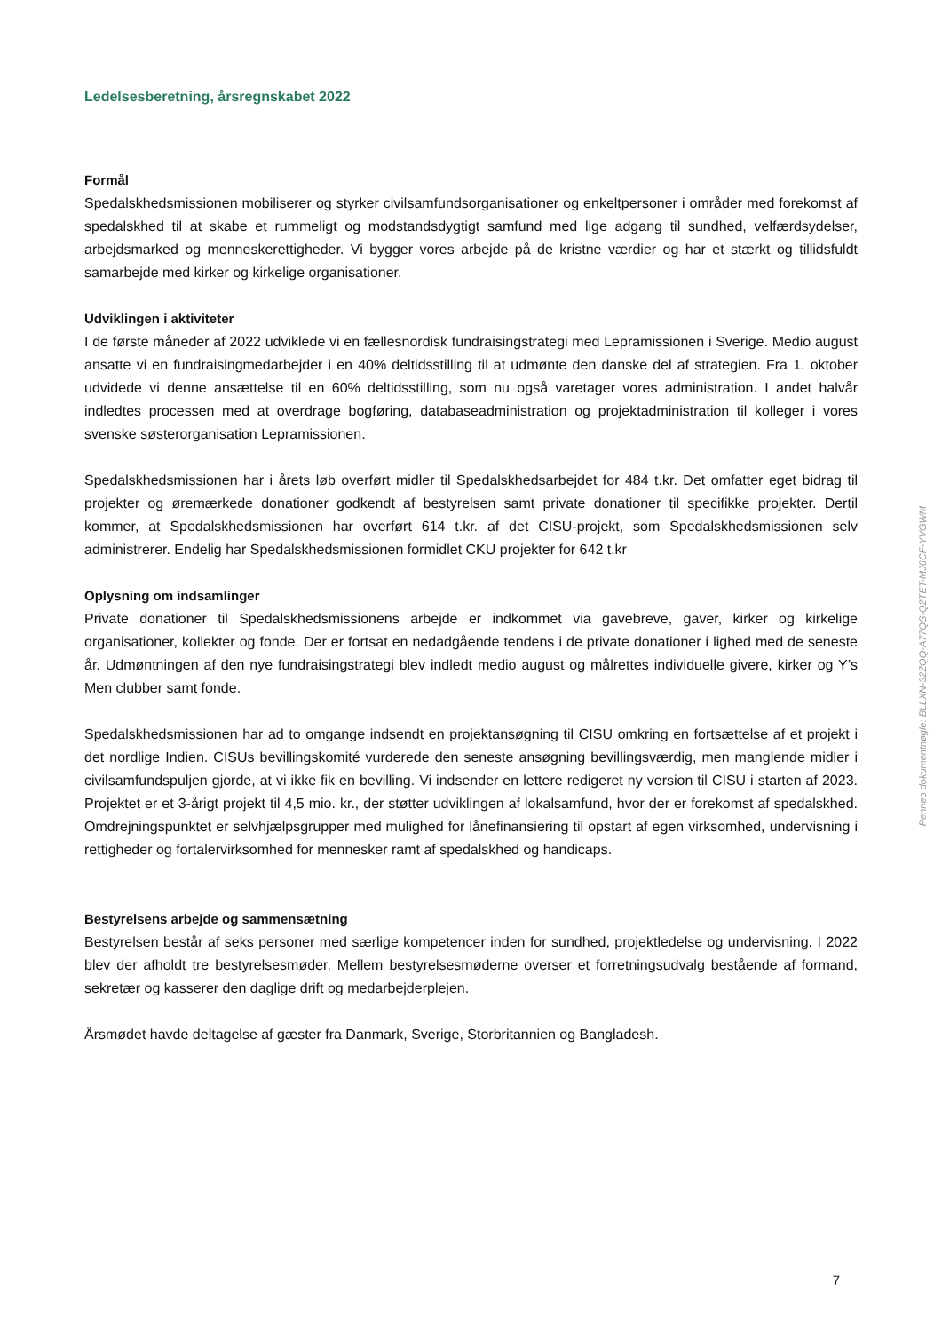Ledelsesberetning, årsregnskabet 2022
Formål
Spedalskhedsmissionen mobiliserer og styrker civilsamfundsorganisationer og enkeltpersoner i områder med forekomst af spedalskhed til at skabe et rummeligt og modstandsdygtigt samfund med lige adgang til sundhed, velfærdsydelser, arbejdsmarked og menneskerettigheder. Vi bygger vores arbejde på de kristne værdier og har et stærkt og tillidsfuldt samarbejde med kirker og kirkelige organisationer.
Udviklingen i aktiviteter
I de første måneder af 2022 udviklede vi en fællesnordisk fundraisingstrategi med Lepramissionen i Sverige. Medio august ansatte vi en fundraisingmedarbejder i en 40% deltidsstilling til at udmønte den danske del af strategien. Fra 1. oktober udvidede vi denne ansættelse til en 60% deltidsstilling, som nu også varetager vores administration. I andet halvår indledtes processen med at overdrage bogføring, databaseadministration og projektadministration til kolleger i vores svenske søsterorganisation Lepramissionen.
Spedalskhedsmissionen har i årets løb overført midler til Spedalskhedsarbejdet for 484 t.kr. Det omfatter eget bidrag til projekter og øremærkede donationer godkendt af bestyrelsen samt private donationer til specifikke projekter. Dertil kommer, at Spedalskhedsmissionen har overført 614 t.kr. af det CISU-projekt, som Spedalskhedsmissionen selv administrerer. Endelig har Spedalskhedsmissionen formidlet CKU projekter for 642 t.kr
Oplysning om indsamlinger
Private donationer til Spedalskhedsmissionens arbejde er indkommet via gavebreve, gaver, kirker og kirkelige organisationer, kollekter og fonde. Der er fortsat en nedadgående tendens i de private donationer i lighed med de seneste år. Udmøntningen af den nye fundraisingstrategi blev indledt medio august og målrettes individuelle givere, kirker og Y’s Men clubber samt fonde.
Spedalskhedsmissionen har ad to omgange indsendt en projektansøgning til CISU omkring en fortsættelse af et projekt i det nordlige Indien. CISUs bevillingskomité vurderede den seneste ansøgning bevillingsværdig, men manglende midler i civilsamfundspuljen gjorde, at vi ikke fik en bevilling. Vi indsender en lettere redigeret ny version til CISU i starten af 2023. Projektet er et 3-årigt projekt til 4,5 mio. kr., der støtter udviklingen af lokalsamfund, hvor der er forekomst af spedalskhed. Omdrejningspunktet er selvhjælpsgrupper med mulighed for lånefinansiering til opstart af egen virksomhed, undervisning i rettigheder og fortalervirksomhed for mennesker ramt af spedalskhed og handicaps.
Bestyrelsens arbejde og sammensætning
Bestyrelsen består af seks personer med særlige kompetencer inden for sundhed, projektledelse og undervisning. I 2022 blev der afholdt tre bestyrelsesmøder. Mellem bestyrelsesmøderne overser et forretningsudvalg bestående af formand, sekretær og kasserer den daglige drift og medarbejderplejen.
Årsmødet havde deltagelse af gæster fra Danmark, Sverige, Storbritannien og Bangladesh.
Penneo dokumentnøgle: BLLXN-32ZQQ-A77QS-Q2TET-MJ6CF-YVGWM
7